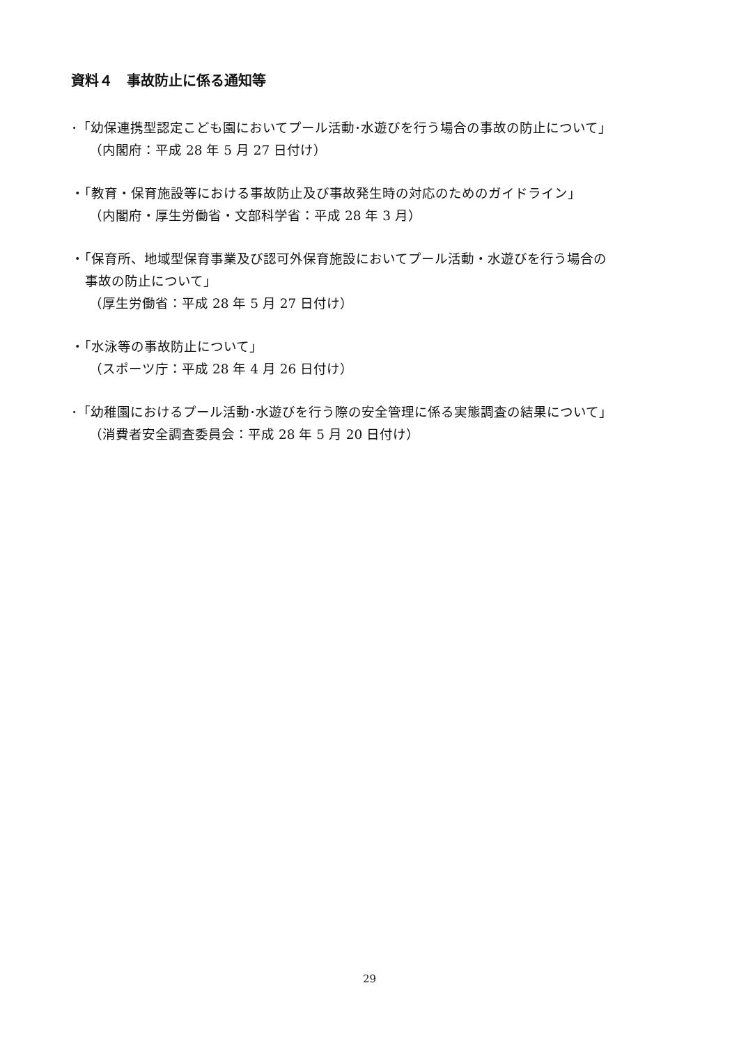資料４　事故防止に係る通知等
･「幼保連携型認定こども園においてプール活動･水遊びを行う場合の事故の防止について」
（内閣府：平成 28 年 5 月 27 日付け）
・「教育・保育施設等における事故防止及び事故発生時の対応のためのガイドライン」
（内閣府・厚生労働省・文部科学省：平成 28 年 3 月）
・「保育所、地域型保育事業及び認可外保育施設においてプール活動・水遊びを行う場合の
事故の防止について」
（厚生労働省：平成 28 年 5 月 27 日付け）
・「水泳等の事故防止について」
（スポーツ庁：平成 28 年 4 月 26 日付け）
･「幼稚園におけるプール活動･水遊びを行う際の安全管理に係る実態調査の結果について」
（消費者安全調査委員会：平成 28 年 5 月 20 日付け）
29